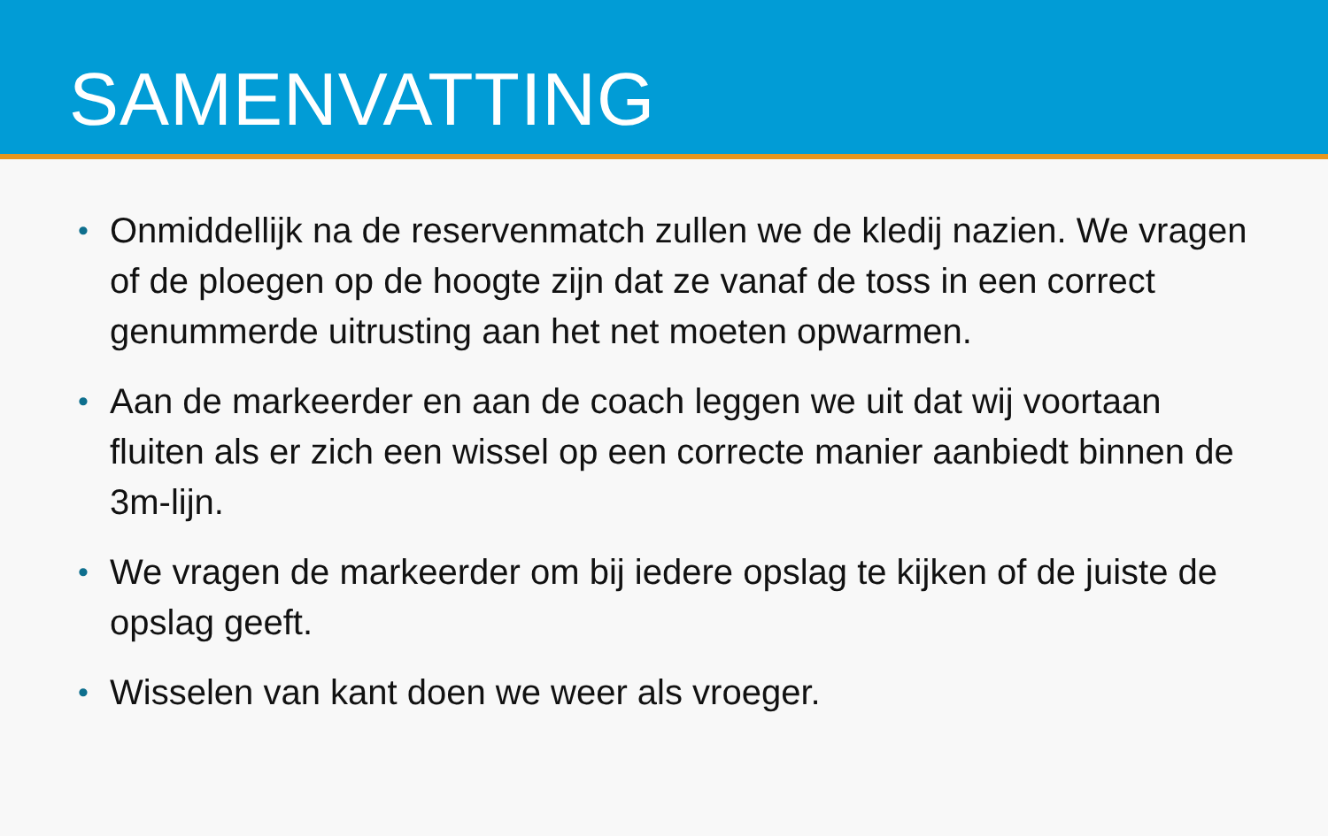SAMENVATTING
• Onmiddellijk na de reservenmatch zullen we de kledij nazien. We vragen of de ploegen op de hoogte zijn dat ze vanaf de toss in een correct genummerde uitrusting aan het net moeten opwarmen.
• Aan de markeerder en aan de coach leggen we uit dat wij voortaan fluiten als er zich een wissel op een correcte manier aanbiedt binnen de 3m-lijn.
• We vragen de markeerder om bij iedere opslag te kijken of de juiste de opslag geeft.
• Wisselen van kant doen we weer als vroeger.